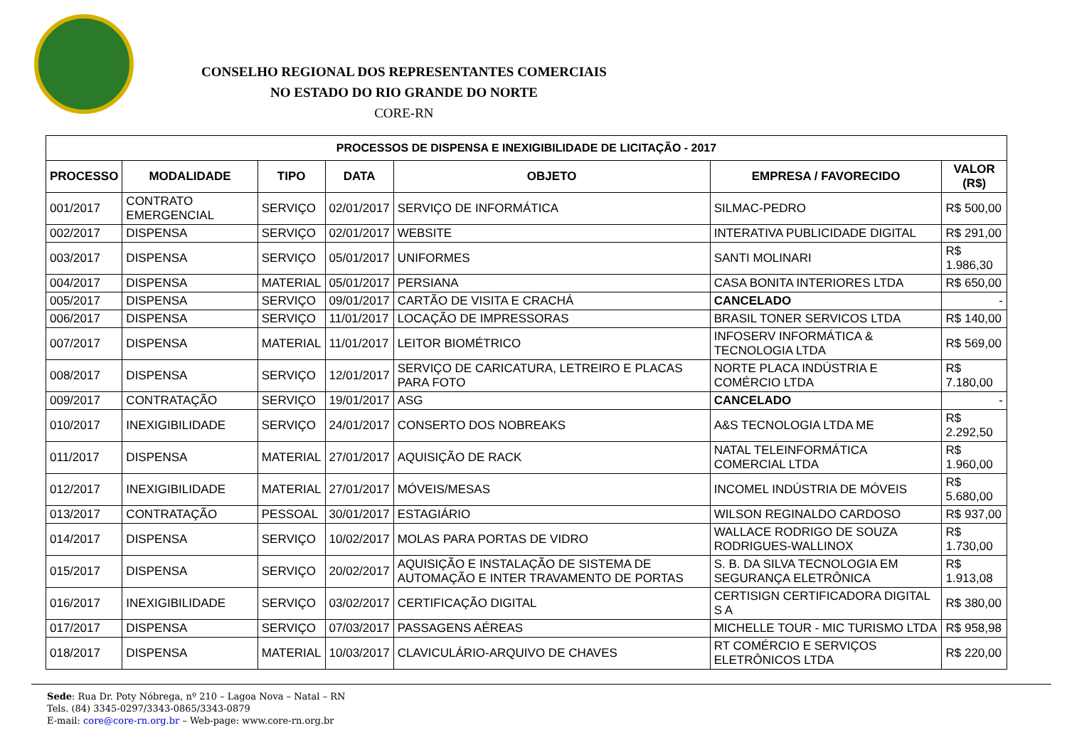CONSELHO REGIONAL DOS REPRESENTANTES COMERCIAIS
NO ESTADO DO RIO GRANDE DO NORTE
CORE-RN
| PROCESSOS DE DISPENSA E INEXIGIBILIDADE DE LICITAÇÃO - 2017 | | | | | | |
| PROCESSO | MODALIDADE | TIPO | DATA | OBJETO | EMPRESA / FAVORECIDO | VALOR (R$) |
| 001/2017 | CONTRATO EMERGENCIAL | SERVIÇO | 02/01/2017 | SERVIÇO DE INFORMÁTICA | SILMAC-PEDRO | R$ 500,00 |
| 002/2017 | DISPENSA | SERVIÇO | 02/01/2017 | WEBSITE | INTERATIVA PUBLICIDADE DIGITAL | R$ 291,00 |
| 003/2017 | DISPENSA | SERVIÇO | 05/01/2017 | UNIFORMES | SANTI MOLINARI | R$ 1.986,30 |
| 004/2017 | DISPENSA | MATERIAL | 05/01/2017 | PERSIANA | CASA BONITA INTERIORES LTDA | R$ 650,00 |
| 005/2017 | DISPENSA | SERVIÇO | 09/01/2017 | CARTÃO DE VISITA E CRACHÁ | CANCELADO | - |
| 006/2017 | DISPENSA | SERVIÇO | 11/01/2017 | LOCAÇÃO DE IMPRESSORAS | BRASIL TONER SERVICOS LTDA | R$ 140,00 |
| 007/2017 | DISPENSA | MATERIAL | 11/01/2017 | LEITOR BIOMÉTRICO | INFOSERV INFORMÁTICA & TECNOLOGIA LTDA | R$ 569,00 |
| 008/2017 | DISPENSA | SERVIÇO | 12/01/2017 | SERVIÇO DE CARICATURA, LETREIRO E PLACAS PARA FOTO | NORTE PLACA INDÚSTRIA E COMÉRCIO LTDA | R$ 7.180,00 |
| 009/2017 | CONTRATAÇÃO | SERVIÇO | 19/01/2017 | ASG | CANCELADO | - |
| 010/2017 | INEXIGIBILIDADE | SERVIÇO | 24/01/2017 | CONSERTO DOS NOBREAKS | A&S TECNOLOGIA LTDA ME | R$ 2.292,50 |
| 011/2017 | DISPENSA | MATERIAL | 27/01/2017 | AQUISIÇÃO DE RACK | NATAL TELEINFORMÁTICA COMERCIAL LTDA | R$ 1.960,00 |
| 012/2017 | INEXIGIBILIDADE | MATERIAL | 27/01/2017 | MÓVEIS/MESAS | INCOMEL INDÚSTRIA DE MÓVEIS | R$ 5.680,00 |
| 013/2017 | CONTRATAÇÃO | PESSOAL | 30/01/2017 | ESTAGIÁRIO | WILSON REGINALDO CARDOSO | R$ 937,00 |
| 014/2017 | DISPENSA | SERVIÇO | 10/02/2017 | MOLAS PARA PORTAS DE VIDRO | WALLACE RODRIGO DE SOUZA RODRIGUES-WALLINOX | R$ 1.730,00 |
| 015/2017 | DISPENSA | SERVIÇO | 20/02/2017 | AQUISIÇÃO E INSTALAÇÃO DE SISTEMA DE AUTOMAÇÃO E INTER TRAVAMENTO DE PORTAS | S. B. DA SILVA TECNOLOGIA EM SEGURANÇA ELETRÔNICA | R$ 1.913,08 |
| 016/2017 | INEXIGIBILIDADE | SERVIÇO | 03/02/2017 | CERTIFICAÇÃO DIGITAL | CERTISIGN CERTIFICADORA DIGITAL S A | R$ 380,00 |
| 017/2017 | DISPENSA | SERVIÇO | 07/03/2017 | PASSAGENS AÉREAS | MICHELLE TOUR - MIC TURISMO LTDA | R$ 958,98 |
| 018/2017 | DISPENSA | MATERIAL | 10/03/2017 | CLAVICULÁRIO-ARQUIVO DE CHAVES | RT COMÉRCIO E SERVIÇOS ELETRÔNICOS LTDA | R$ 220,00 |
Sede: Rua Dr. Poty Nóbrega, nº 210 – Lagoa Nova – Natal – RN
Tels. (84) 3345-0297/3343-0865/3343-0879
E-mail: core@core-rn.org.br – Web-page: www.core-rn.org.br